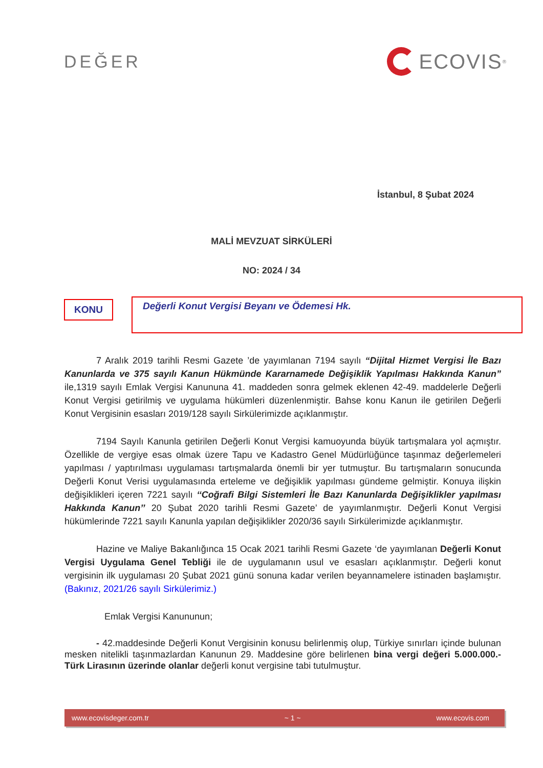DEĞER
ECOVIS<sup>®</sup>
İstanbul, 8 Şubat 2024
MALİ MEVZUAT SİRKÜLERİ
NO: 2024 / 34
KONU
Değerli Konut Vergisi Beyanı ve Ödemesi Hk.
7 Aralık 2019 tarihli Resmi Gazete ’de yayımlanan 7194 sayılı “Dijital Hizmet Vergisi İle Bazı Kanunlarda ve 375 sayılı Kanun Hükmünde Kararnamede Değişiklik Yapılması Hakkında Kanun” ile,1319 sayılı Emlak Vergisi Kanununa 41. maddeden sonra gelmek eklenen 42-49. maddelerle Değerli Konut Vergisi getirilmiş ve uygulama hükümleri düzenlenmiştir. Bahse konu Kanun ile getirilen Değerli Konut Vergisinin esasları 2019/128 sayılı Sirkülerimizde açıklanmıştır.
7194 Sayılı Kanunla getirilen Değerli Konut Vergisi kamuoyunda büyük tartışmalara yol açmıştır. Özellikle de vergiye esas olmak üzere Tapu ve Kadastro Genel Müdürlüğünce taşınmaz değerlemeleri yapılması / yaptırılması uygulaması tartışmalarda önemli bir yer tutmuştur. Bu tartışmaların sonucunda Değerli Konut Verisi uygulamasında erteleme ve değişiklik yapılması gündeme gelmiştir. Konuya ilişkin değişiklikleri içeren 7221 sayılı ‘‘Coğrafi Bilgi Sistemleri İle Bazı Kanunlarda Değişiklikler yapılması Hakkında Kanun’’ 20 Şubat 2020 tarihli Resmi Gazete’ de yayımlanmıştır. Değerli Konut Vergisi hükümlerinde 7221 sayılı Kanunla yapılan değişiklikler 2020/36 sayılı Sirkülerimizde açıklanmıştır.
Hazine ve Maliye Bakanlığınca 15 Ocak 2021 tarihli Resmi Gazete ‘de yayımlanan Değerli Konut Vergisi Uygulama Genel Tebliği ile de uygulamanın usul ve esasları açıklanmıştır. Değerli konut vergisinin ilk uygulaması 20 Şubat 2021 günü sonuna kadar verilen beyannamelere istinaden başlamıştır. (Bakınız, 2021/26 sayılı Sirkülerimiz.)
Emlak Vergisi Kanununun;
- 42.maddesinde Değerli Konut Vergisinin konusu belirlenmiş olup, Türkiye sınırları içinde bulunan mesken nitelikli taşınmazlardan Kanunun 29. Maddesine göre belirlenen bina vergi değeri 5.000.000.-Türk Lirasının üzerinde olanlar değerli konut vergisine tabi tutulmuştur.
www.ecovisdeger.com.tr ~ 1 ~ www.ecovis.com